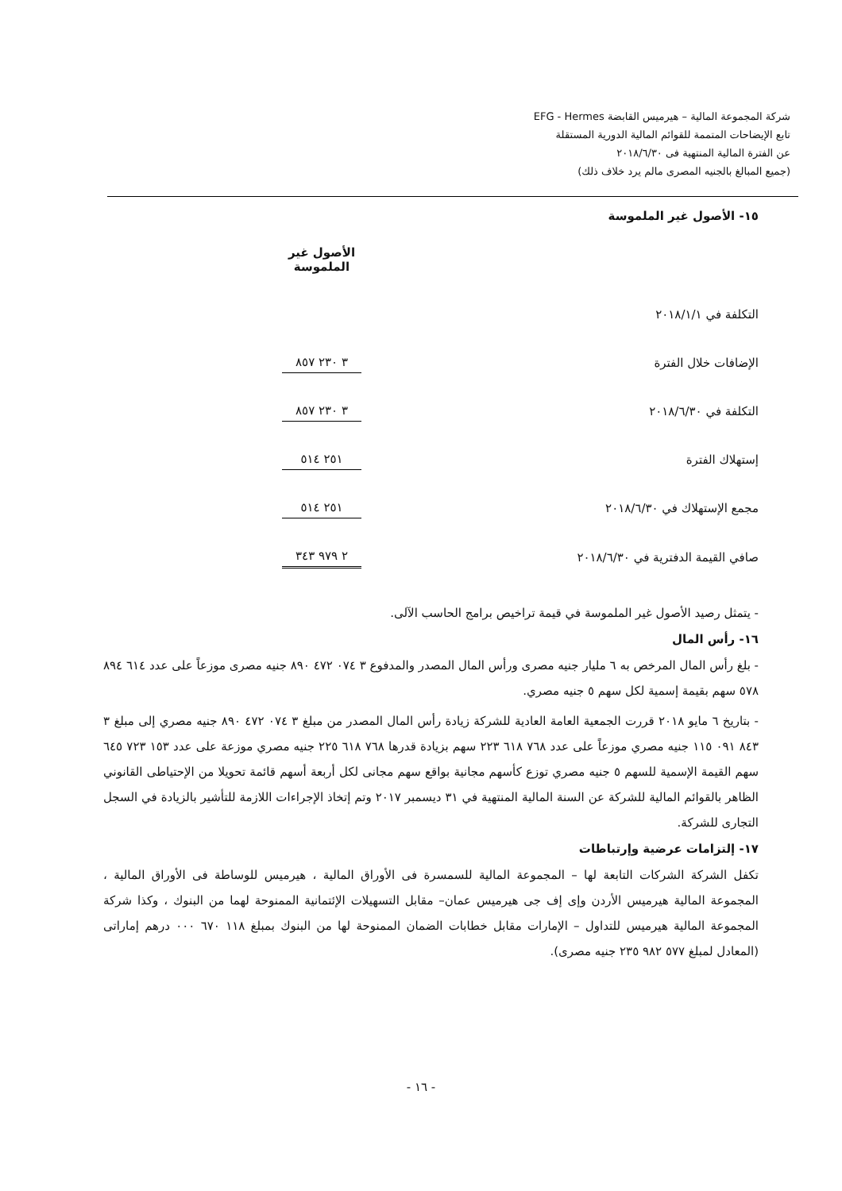شركة المجموعة المالية – هيرميس القابضة EFG - Hermes
تابع الإيضاحات المتممة للقوائم المالية الدورية المستقلة
عن الفترة المالية المنتهية فى ٢٠١٨/٦/٣٠
(جميع المبالغ بالجنيه المصرى مالم يرد خلاف ذلك)
١٥- الأصول غير الملموسة
| | | الأصول غير الملموسة |
| التكلفة في ٢٠١٨/١/١ | | |
| الإضافات خلال الفترة | | ٣ ٢٣٠ ٨٥٧ |
| التكلفة في ٢٠١٨/٦/٣٠ | | ٣ ٢٣٠ ٨٥٧ |
| إستهلاك الفترة | | ٢٥١ ٥١٤ |
| مجمع الإستهلاك في ٢٠١٨/٦/٣٠ | | ٢٥١ ٥١٤ |
| صافي القيمة الدفترية في ٢٠١٨/٦/٣٠ | | ٢ ٩٧٩ ٣٤٣ |
- يتمثل رصيد الأصول غير الملموسة في قيمة تراخيص برامج الحاسب الآلى.
١٦- رأس المال
- بلغ رأس المال المرخص به ٦ مليار جنيه مصرى ورأس المال المصدر والمدفوع ٣ ٠٧٤ ٤٧٢ ٨٩٠ جنيه مصرى موزعاً على عدد ٦١٤ ٨٩٤ ٥٧٨ سهم بقيمة إسمية لكل سهم ٥ جنيه مصري.
- بتاريخ ٦ مايو ٢٠١٨ قررت الجمعية العامة العادية للشركة زيادة رأس المال المصدر من مبلغ ٣ ٠٧٤ ٤٧٢ ٨٩٠ جنيه مصري إلى مبلغ ٣ ٨٤٣ ٠٩١ ١١٥ جنيه مصري موزعاً على عدد ٧٦٨ ٦١٨ ٢٢٣ سهم بزيادة قدرها ٧٦٨ ٦١٨ ٢٢٥ جنيه مصري موزعة على عدد ١٥٣ ٧٢٣ ٦٤٥ سهم القيمة الإسمية للسهم ٥ جنيه مصري توزع كأسهم مجانية بواقع سهم مجانى لكل أربعة أسهم قائمة تحويلا من الإحتياطى القانوني الظاهر بالقوائم المالية للشركة عن السنة المالية المنتهية في ٣١ ديسمبر ٢٠١٧ وتم إتخاذ الإجراءات اللازمة للتأشير بالزيادة في السجل التجارى للشركة.
١٧- إلتزامات عرضية وإرتباطات
تكفل الشركة الشركات التابعة لها – المجموعة المالية للسمسرة فى الأوراق المالية ، هيرميس للوساطة فى الأوراق المالية ، المجموعة المالية هيرميس الأردن وإى إف جى هيرميس عمان– مقابل التسهيلات الإئتمانية الممنوحة لهما من البنوك ، وكذا شركة المجموعة المالية هيرميس للتداول – الإمارات مقابل خطابات الضمان الممنوحة لها من البنوك بمبلغ ١١٨ ٦٧٠ ٠٠٠ درهم إماراتى (المعادل لمبلغ ٥٧٧ ٩٨٢ ٢٣٥ جنيه مصرى).
- ١٦ -